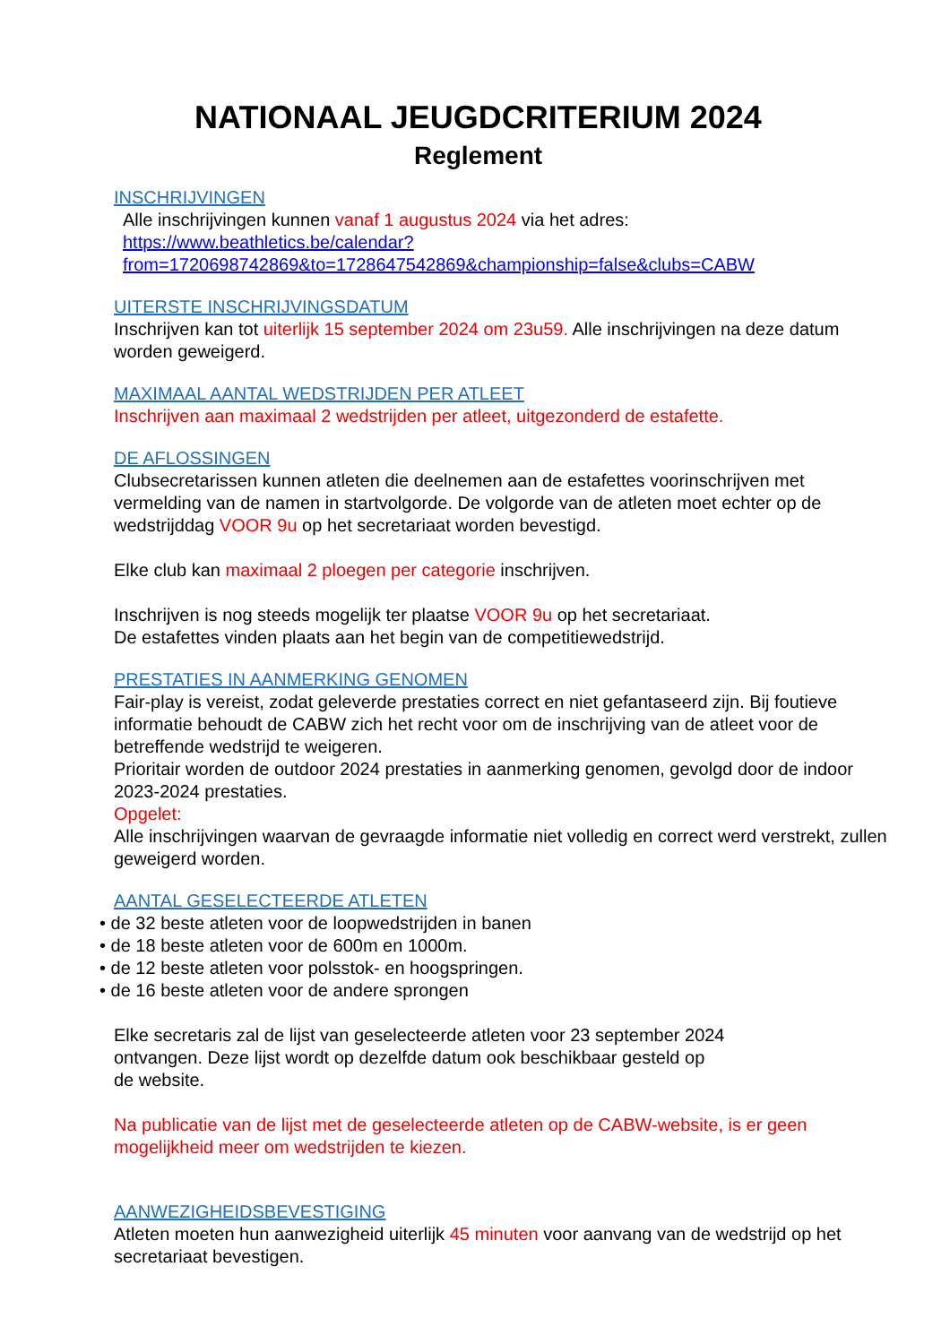NATIONAAL JEUGDCRITERIUM 2024
Reglement
INSCHRIJVINGEN
Alle inschrijvingen kunnen vanaf 1 augustus 2024 via het adres:
https://www.beathletics.be/calendar?from=1720698742869&to=1728647542869&championship=false&clubs=CABW
UITERSTE INSCHRIJVINGSDATUM
Inschrijven kan tot uiterlijk 15 september 2024 om 23u59. Alle inschrijvingen na deze datum worden geweigerd.
MAXIMAAL AANTAL WEDSTRIJDEN PER ATLEET
Inschrijven aan maximaal 2 wedstrijden per atleet, uitgezonderd de estafette.
DE AFLOSSINGEN
Clubsecretarissen kunnen atleten die deelnemen aan de estafettes voorinschrijven met vermelding van de namen in startvolgorde. De volgorde van de atleten moet echter op de wedstrijddag VOOR 9u op het secretariaat worden bevestigd.
Elke club kan maximaal 2 ploegen per categorie inschrijven.
Inschrijven is nog steeds mogelijk ter plaatse VOOR 9u op het secretariaat.
De estafettes vinden plaats aan het begin van de competitiewedstrijd.
PRESTATIES IN AANMERKING GENOMEN
Fair-play is vereist, zodat geleverde prestaties correct en niet gefantaseerd zijn. Bij foutieve informatie behoudt de CABW zich het recht voor om de inschrijving van de atleet voor de betreffende wedstrijd te weigeren.
Prioritair worden de outdoor 2024 prestaties in aanmerking genomen, gevolgd door de indoor 2023-2024 prestaties.
Opgelet:
Alle inschrijvingen waarvan de gevraagde informatie niet volledig en correct werd verstrekt, zullen geweigerd worden.
AANTAL GESELECTEERDE ATLETEN
• de 32 beste atleten voor de loopwedstrijden in banen
• de 18 beste atleten voor de 600m en 1000m.
• de 12 beste atleten voor polsstok- en hoogspringen.
• de 16 beste atleten voor de andere sprongen
Elke secretaris zal de lijst van geselecteerde atleten voor 23 september 2024
ontvangen. Deze lijst wordt op dezelfde datum ook beschikbaar gesteld op
de website.
Na publicatie van de lijst met de geselecteerde atleten op de CABW-website, is er geen mogelijkheid meer om wedstrijden te kiezen.
AANWEZIGHEIDSBEVESTIGING
Atleten moeten hun aanwezigheid uiterlijk 45 minuten voor aanvang van de wedstrijd op het secretariaat bevestigen.